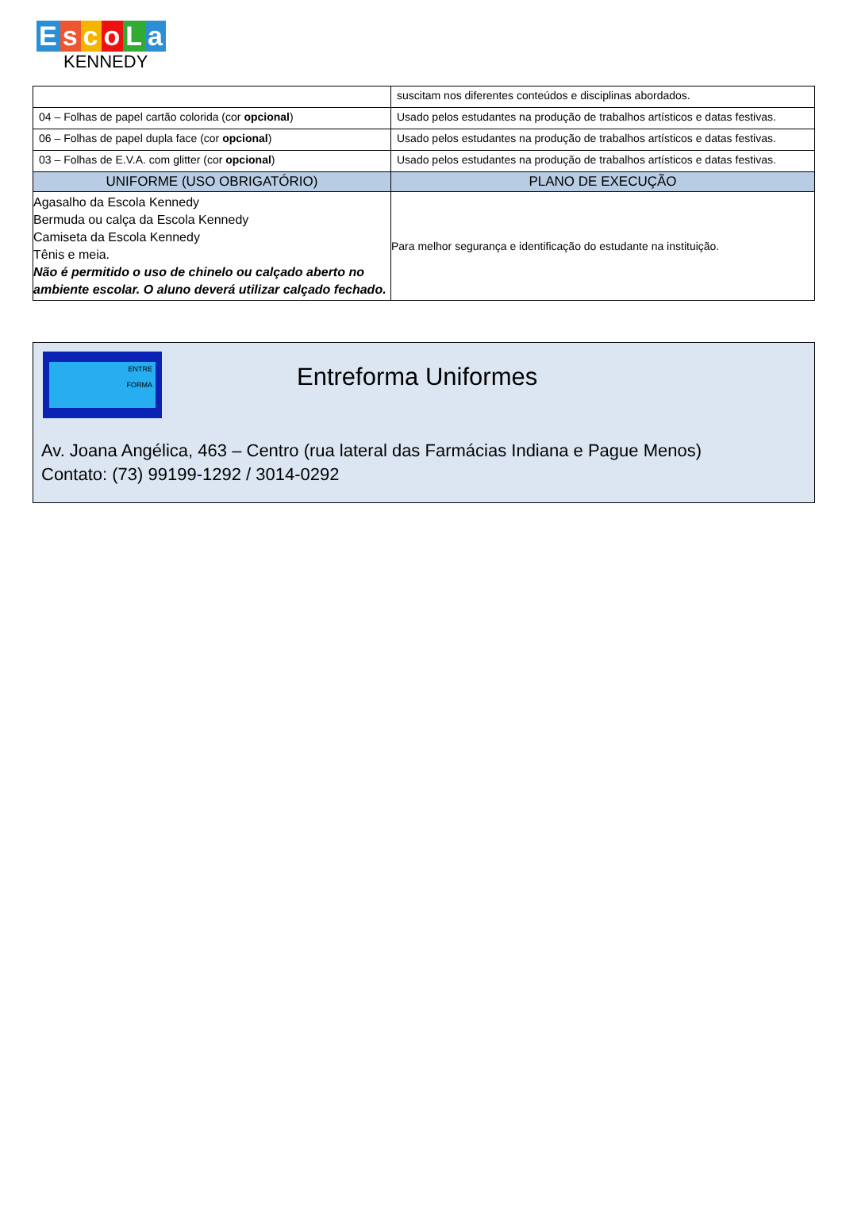EscoLa
KENNEDY
| | suscitam nos diferentes conteúdos e disciplinas abordados. |
| 04 – Folhas de papel cartão colorida (cor opcional ) | Usado pelos estudantes na produção de trabalhos artísticos e datas festivas. |
| 06 – Folhas de papel dupla face (cor opcional ) | Usado pelos estudantes na produção de trabalhos artísticos e datas festivas. |
| 03 – Folhas de E.V.A. com glitter (cor opcional ) | Usado pelos estudantes na produção de trabalhos artísticos e datas festivas. |
| UNIFORME (USO OBRIGATÓRIO) | PLANO DE EXECUÇÃO |
| Agasalho da Escola Kennedy Bermuda ou calça da Escola Kennedy Camiseta da Escola Kennedy Tênis e meia. Não é permitido o uso de chinelo ou calçado aberto no ambiente escolar. O aluno deverá utilizar calçado fechado. | Para melhor segurança e identificação do estudante na instituição. |
ENTRE
FORMA
Entreforma Uniformes
Av. Joana Angélica, 463 – Centro (rua lateral das Farmácias Indiana e Pague Menos)
Contato: (73) 99199-1292 / 3014-0292